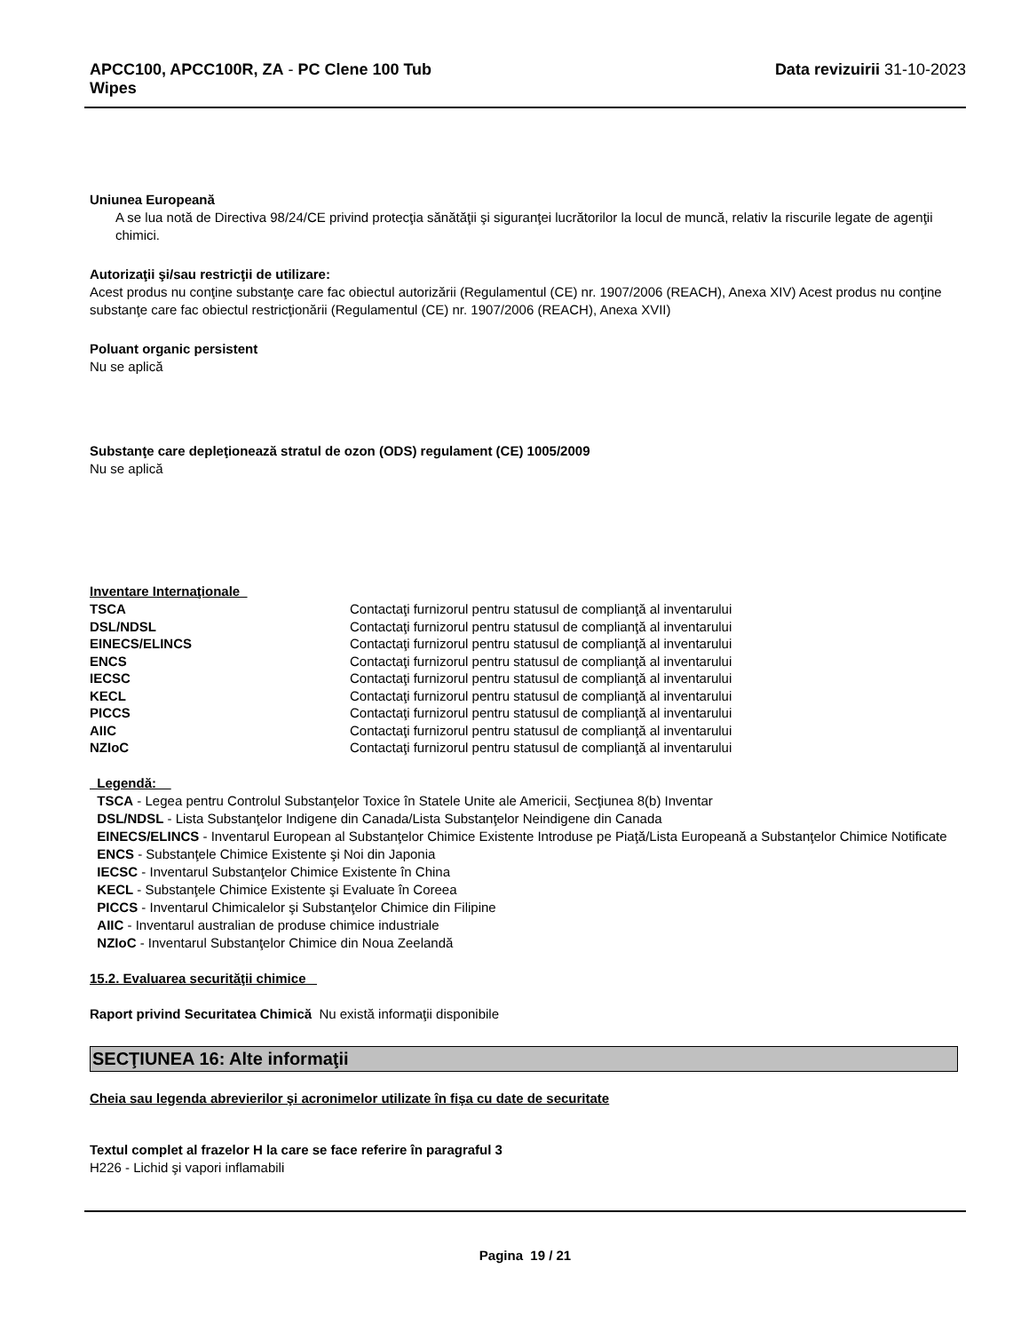APCC100, APCC100R, ZA - PC Clene 100 Tub
Wipes
Data revizuirii 31-10-2023
Uniunea Europeană
A se lua notă de Directiva 98/24/CE privind protecţia sănătăţii şi siguranţei lucrătorilor la locul de muncă, relativ la riscurile legate de agenţii chimici.
Autorizaţii şi/sau restricţii de utilizare:
Acest produs nu conţine substanţe care fac obiectul autorizării (Regulamentul (CE) nr. 1907/2006 (REACH), Anexa XIV) Acest produs nu conţine substanţe care fac obiectul restricţionării (Regulamentul (CE) nr. 1907/2006 (REACH), Anexa XVII)
Poluant organic persistent
Nu se aplică
Substanţe care depleţionează stratul de ozon (ODS) regulament (CE) 1005/2009
Nu se aplică
Inventare Internaţionale
| TSCA | Contactaţi furnizorul pentru statusul de complianţă al inventarului |
| DSL/NDSL | Contactaţi furnizorul pentru statusul de complianţă al inventarului |
| EINECS/ELINCS | Contactaţi furnizorul pentru statusul de complianţă al inventarului |
| ENCS | Contactaţi furnizorul pentru statusul de complianţă al inventarului |
| IECSC | Contactaţi furnizorul pentru statusul de complianţă al inventarului |
| KECL | Contactaţi furnizorul pentru statusul de complianţă al inventarului |
| PICCS | Contactaţi furnizorul pentru statusul de complianţă al inventarului |
| AIIC | Contactaţi furnizorul pentru statusul de complianţă al inventarului |
| NZIoC | Contactaţi furnizorul pentru statusul de complianţă al inventarului |
Legendă:
TSCA - Legea pentru Controlul Substanţelor Toxice în Statele Unite ale Americii, Secţiunea 8(b) Inventar
DSL/NDSL - Lista Substanţelor Indigene din Canada/Lista Substanţelor Neindigene din Canada
EINECS/ELINCS - Inventarul European al Substanţelor Chimice Existente Introduse pe Piaţă/Lista Europeană a Substanţelor Chimice Notificate
ENCS - Substanţele Chimice Existente şi Noi din Japonia
IECSC - Inventarul Substanţelor Chimice Existente în China
KECL - Substanţele Chimice Existente şi Evaluate în Coreea
PICCS - Inventarul Chimicalelor şi Substanţelor Chimice din Filipine
AIIC - Inventarul australian de produse chimice industriale
NZIoC - Inventarul Substanţelor Chimice din Noua Zeelandă
15.2. Evaluarea securităţii chimice
Raport privind Securitatea Chimică Nu există informaţii disponibile
SECŢIUNEA 16: Alte informaţii
Cheia sau legenda abrevierilor şi acronimelor utilizate în fişa cu date de securitate
Textul complet al frazelor H la care se face referire în paragraful 3
H226 - Lichid şi vapori inflamabili
Pagina 19 / 21